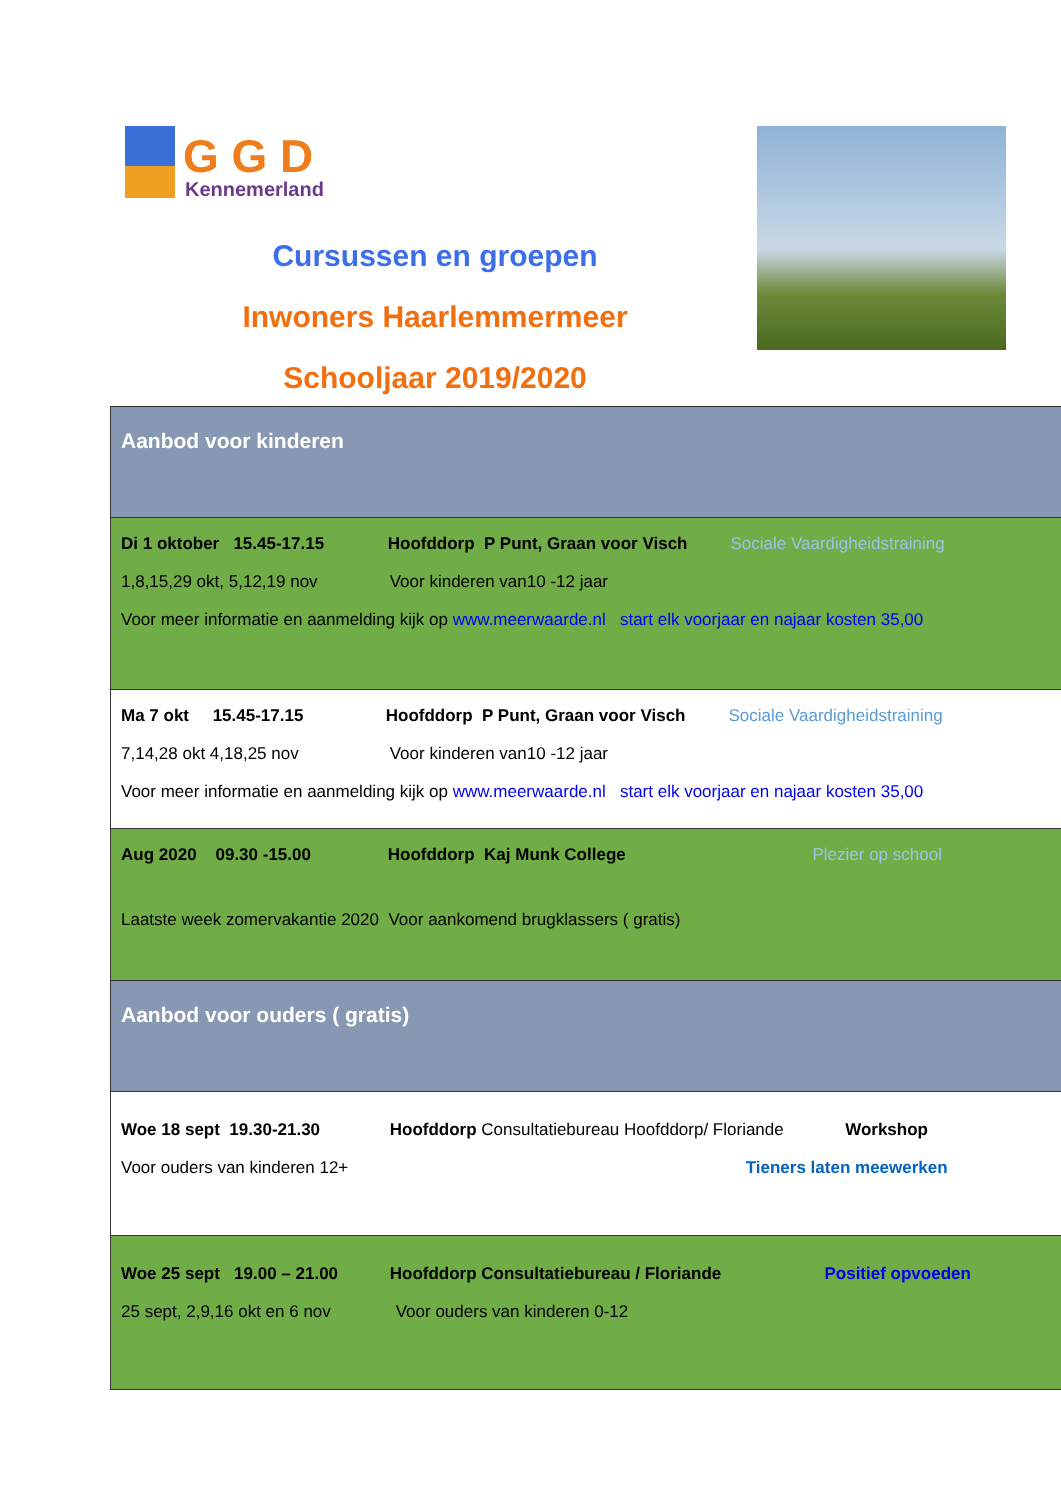G G D
Kennemerland
Cursussen en groepen
Inwoners Haarlemmermeer
Schooljaar 2019/2020
| Aanbod voor kinderen |
| Di 1 oktober 15.45-17.15 Hoofddorp P Punt, Graan voor Visch Sociale Vaardigheidstraining 1,8,15,29 okt, 5,12,19 nov Voor kinderen van10 -12 jaar Voor meer informatie en aanmelding kijk op www.meerwaarde.nl start elk voorjaar en najaar kosten 35,00 |
| Ma 7 okt 15.45-17.15 Hoofddorp P Punt, Graan voor Visch Sociale Vaardigheidstraining 7,14,28 okt 4,18,25 nov Voor kinderen van10 -12 jaar Voor meer informatie en aanmelding kijk op www.meerwaarde.nl start elk voorjaar en najaar kosten 35,00 |
| Aug 2020 09.30 -15.00 Hoofddorp Kaj Munk College Plezier op school Laatste week zomervakantie 2020 Voor aankomend brugklassers ( gratis) |
| Aanbod voor ouders ( gratis) |
| Woe 18 sept 19.30-21.30 Hoofddorp Consultatiebureau Hoofddorp/ Floriande Workshop Voor ouders van kinderen 12+ Tieners laten meewerken |
| Woe 25 sept 19.00 – 21.00 Hoofddorp Consultatiebureau / Floriande Positief opvoeden 25 sept, 2,9,16 okt en 6 nov Voor ouders van kinderen 0-12 |